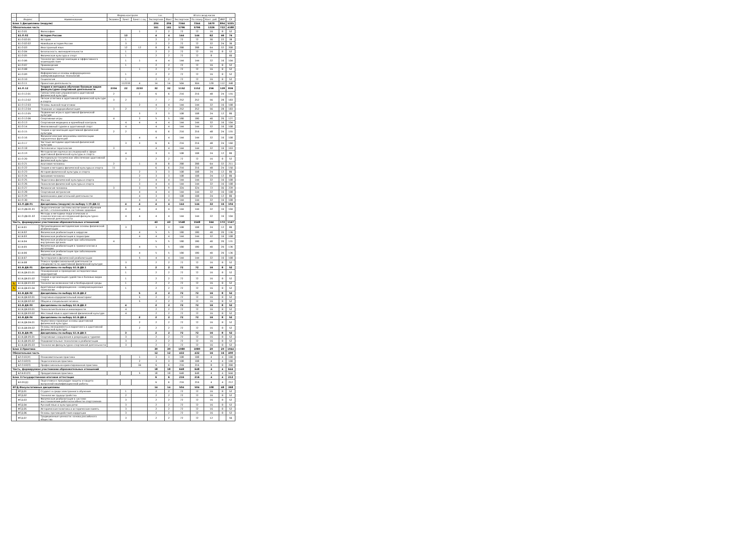| - | - | - | Форма контроля | | | з.е. | | Итого акад.часов | | | | |
| --- | --- | --- | --- | --- | --- | --- | --- | --- | --- | --- | --- | --- |
| - | Индекс | Наименование | Экзамен | Зачет | Зачет с оц. | Экспертное | Факт | Экспертное | По плану | Конт. раб. | ИКР | СР |
| Блок 1.Дисциплины (модули) | | | | | | 204 | 204 | 7344 | 7344 | 1670 | 894 | 5335 |
| Обязательная часть | | | | | | 161 | 161 | 5796 | 5796 | 1326 | 722 | 4188 |
| | Б1.О.01 | Философия | | | 1 | 2 | 2 | 72 | 72 | 16 | 8 | 52 |
| | Б1.О.02 | История России | | 13 | | 4 | 4 | 144 | 144 | 62 | 46 | 74 |
| | Б1.О.02.01 | История | | 1 | | 2 | 2 | 72 | 72 | 30 | 22 | 38 |
| | Б1.О.02.02 | Новейшая история России | | 3 | | 2 | 2 | 72 | 72 | 32 | 24 | 36 |
| | Б1.О.03 | Иностранный язык | | 12 | 12 | 8 | 8 | 288 | 288 | 64 | 32 | 208 |
| | Б1.О.04 | Безопасность жизнедеятельности | | 1 | | 2 | 2 | 72 | 72 | 16 | 8 | 52 |
| | Б1.О.05 | Физическая культура и спорт | | 1 | | 2 | 2 | 72 | 72 | 8 | | 60 |
| | Б1.О.06 | Технологии самоорганизации и эффективного взаимодействия | | 1 | 1 | 4 | 4 | 144 | 144 | 32 | 16 | 104 |
| | Б1.О.07 | Правоведение | | 1 | | 2 | 2 | 72 | 72 | 16 | 8 | 52 |
| | Б1.О.08 | Экономика | | | 1 | 2 | 2 | 72 | 72 | 16 | 8 | 52 |
| | Б1.О.09 | Информатика и основы информационно-коммуникационных технологий | | 1 | | 2 | 2 | 72 | 72 | 16 | 8 | 52 |
| | Б1.О.10 | Социология | | 1 | | 2 | 2 | 72 | 72 | 16 | 8 | 52 |
| | Б1.О.11 | Проектная деятельность | | 112233 | 4 | 14 | 14 | 504 | 504 | 128 | 112 | 348 |
| | Б1.О.12 | Теория и методика обучения базовым видам физкультурно-спортивной деятельности | 2334 | 22 | 2233 | 32 | 32 | 1152 | 1152 | 256 | 128 | 836 |
| | Б1.О.12.01 | Гимнастические упражнения в адаптивной физической культуре | 2 | | 2 | 6 | 6 | 216 | 216 | 48 | 24 | 155 |
| | Б1.О.12.02 | Легкая атлетика в адаптивной физической культуре и спорте | 3 | 2 | | 7 | 7 | 252 | 252 | 56 | 28 | 183 |
| | Б1.О.12.03 | Основы лыжной подготовки | | | 2 | 4 | 4 | 144 | 144 | 32 | 16 | 108 |
| | Б1.О.12.04 | Плавание и гидрореабилитация | 3 | 2 | | 7 | 7 | 252 | 252 | 56 | 28 | 183 |
| | Б1.О.12.05 | Подвижные игры в адаптивной физической культуре | | | 3 | 3 | 3 | 108 | 108 | 24 | 12 | 80 |
| | Б1.О.12.06 | Спортивные игры | 4 | | 3 | 5 | 5 | 180 | 180 | 40 | 20 | 127 |
| | Б1.О.13 | Спортивная медицина и врачебный контроль | | 4 | 4 | 4 | 4 | 144 | 144 | 32 | 16 | 104 |
| | Б1.О.14 | Инклюзивный туризм и адаптивный спорт | | 4 | | 4 | 4 | 144 | 144 | 32 | 16 | 108 |
| | Б1.О.15 | Теория и организация адаптивной физической культуры | 2 | 2 | | 6 | 6 | 216 | 216 | 48 | 24 | 155 |
| | Б1.О.16 | Физиологические механизмы компенсации нарушенных функций | | | 4 | 4 | 4 | 144 | 144 | 32 | 16 | 108 |
| | Б1.О.17 | Частные методики адаптивной физической культуры | | 3 | 3 | 6 | 6 | 216 | 216 | 48 | 24 | 160 |
| | Б1.О.18 | Патология и тератология | 3 | | | 4 | 4 | 144 | 144 | 32 | 16 | 103 |
| | Б1.О.19 | Методология научных исследований в сфере адаптивной физической культуры и спорта | | 4 | | 3 | 3 | 108 | 108 | 24 | 12 | 80 |
| | Б1.О.20 | Материально-техническое обеспечение адаптивной физической культуры | | 3 | | 2 | 2 | 72 | 72 | 16 | 8 | 52 |
| | Б1.О.21 | Анатомия человека | 2 | | 1 | 8 | 8 | 288 | 288 | 64 | 32 | 211 |
| | Б1.О.22 | Теория и методика физической культуры и спорта | 11 | | | 6 | 6 | 216 | 216 | 48 | 24 | 150 |
| | Б1.О.23 | История физической культуры и спорта | | | 2 | 3 | 3 | 108 | 108 | 24 | 12 | 80 |
| | Б1.О.24 | Биохимия человека | | | 2 | 3 | 3 | 108 | 108 | 24 | 12 | 80 |
| | Б1.О.25 | Педагогика физической культуры и спорта | | | 2 | 4 | 4 | 144 | 144 | 32 | 16 | 108 |
| | Б1.О.26 | Психология физической культуры и спорта | | | 3 | 4 | 4 | 144 | 144 | 32 | 16 | 108 |
| | Б1.О.27 | Физиология человека | 3 | | 3 | 9 | 9 | 324 | 324 | 72 | 36 | 239 |
| | Б1.О.28 | Спортивная метрология | | | 4 | 4 | 4 | 144 | 144 | 32 | 16 | 108 |
| | Б1.О.29 | Биомеханика двигательной деятельности | | | 4 | 3 | 3 | 108 | 108 | 24 | 12 | 80 |
| | Б1.О.30 | Массаж | | | 4 | 4 | 4 | 144 | 144 | 32 | 16 | 108 |
| | Б1.О.ДВ.01 | Дисциплины (модули) по выбору 1 (О.ДВ.1) | | 4 | 4 | 4 | 4 | 144 | 144 | 32 | 16 | 104 |
| | Б1.О.ДВ.01.01 | Педагогические системы воспитания и обучения детей с отклонениями в состоянии здоровья | | 4 | 4 | 4 | 4 | 144 | 144 | 32 | 16 | 104 |
| | Б1.О.ДВ.01.02 | Методы и методики педагогических и психологических исследований физкультурно-спортивной деятельности | | 4 | 4 | 4 | 4 | 144 | 144 | 32 | 16 | 104 |
| Часть, формируемая участниками образовательных отношений | | | | | | 43 | 43 | 1548 | 1548 | 344 | 172 | 1147 |
| | Б1.В.01 | Организационно-методические основы физической реабилитации | | 3 | | 3 | 3 | 108 | 108 | 24 | 12 | 80 |
| | Б1.В.02 | Физическая реабилитация в хирургии | | | 4 | 5 | 5 | 180 | 180 | 40 | 20 | 136 |
| | Б1.В.03 | Физическая реабилитация в педиатрии | | | 4 | 4 | 4 | 144 | 144 | 32 | 16 | 108 |
| | Б1.В.04 | Физическая реабилитация при заболеваниях внутренних органов | 4 | | | 5 | 5 | 180 | 180 | 40 | 20 | 131 |
| | Б1.В.05 | Физическая реабилитация в травматологии и ортопедии | | | 4 | 5 | 5 | 180 | 180 | 40 | 20 | 136 |
| | Б1.В.06 | Физическая реабилитация при заболеваниях нервной системы | | | 4 | 5 | 5 | 180 | 180 | 40 | 20 | 136 |
| | Б1.В.07 | Эрготерапия в физической реабилитации | | | 5 | 4 | 4 | 144 | 144 | 32 | 16 | 108 |
| | Б1.В.08 | Этика в профессиональной деятельности специалиста по адаптивной физической культуре | | 3 | | 2 | 2 | 72 | 72 | 16 | 8 | 52 |
| | Б1.В.ДВ.01 | Дисциплины по выбору Б1.В.ДВ.1 | | 1 | | 2 | 2 | 72 | 72 | 16 | 8 | 52 |
| | Б1.В.ДВ.01.01 | Планирование и проведение антидопинговых мероприятий | | 1 | | 2 | 2 | 72 | 72 | 16 | 8 | 52 |
| | Б1.В.ДВ.01.02 | Теория и организация судейства в базовых видах спорта | | 1 | | 2 | 2 | 72 | 72 | 16 | 8 | 52 |
| ♿ | Б1.В.ДВ.01.03 | Технологии возможностей и безбарьерной среды | | 1 | | 2 | 2 | 72 | 72 | 16 | 8 | 52 |
| ♿ | Б1.В.ДВ.01.04 | Адаптивные информационно - коммуникационные технологии | | 1 | | 2 | 2 | 72 | 72 | 16 | 8 | 52 |
| | Б1.В.ДВ.02 | Дисциплины по выбору Б1.В.ДВ.2 | | | 5 | 2 | 2 | 72 | 72 | 16 | 8 | 52 |
| | Б1.В.ДВ.02.01 | Спортивно-оздоровительный мониторинг | | | 5 | 2 | 2 | 72 | 72 | 16 | 8 | 52 |
| | Б1.В.ДВ.02.02 | Общая и специальная гигиена | | | 5 | 2 | 2 | 72 | 72 | 16 | 8 | 52 |
| | Б1.В.ДВ.03 | Дисциплины по выбору Б1.В.ДВ.3 | | 4 | | 2 | 2 | 72 | 72 | 16 | 8 | 52 |
| | Б1.В.ДВ.03.01 | Психология болезни и инвалидности | | 4 | | 2 | 2 | 72 | 72 | 16 | 8 | 52 |
| | Б1.В.ДВ.03.02 | Жестовый язык в адаптивной физической культуре | | 4 | | 2 | 2 | 72 | 72 | 16 | 8 | 52 |
| | Б1.В.ДВ.04 | Дисциплины по выбору Б1.В.ДВ.4 | | | 2 | 2 | 2 | 72 | 72 | 16 | 8 | 52 |
| | Б1.В.ДВ.04.01 | Нормативно-правовые основы адаптивной физической культуры | | | 2 | 2 | 2 | 72 | 72 | 16 | 8 | 52 |
| | Б1.В.ДВ.04.02 | Основы менеджмента и маркетинга в адаптивной физической культуре | | | 2 | 2 | 2 | 72 | 72 | 16 | 8 | 52 |
| | Б1.В.ДВ.05 | Дисциплины по выбору Б1.В.ДВ.5 | | 3 | | 2 | 2 | 72 | 72 | 16 | 8 | 52 |
| | Б1.В.ДВ.05.01 | Спортивные сооружения в рекреации и туризме | | 3 | | 2 | 2 | 72 | 72 | 16 | 8 | 52 |
| | Б1.В.ДВ.05.02 | Оздоровительные технологии в реабилитации | | 3 | | 2 | 2 | 72 | 72 | 16 | 8 | 52 |
| | Б1.В.ДВ.05.03 | Технологии физкультурно-спортивной деятельности | | 3 | | 2 | 2 | 72 | 72 | 16 | 8 | 52 |
| Блок 2.Практика | | | | | | 30 | 30 | 1080 | 1080 | 20 | 20 | 1044 |
| Обязательная часть | | | | | | 12 | 12 | 432 | 432 | 16 | 16 | 400 |
| | Б2.О.01(У) | Ознакомительная практика | | | 1 | 3 | 3 | 108 | 108 | 4 | 4 | 100 |
| | Б2.О.02(П) | Педагогическая практика | | | 2 | 3 | 3 | 108 | 108 | 4 | 4 | 100 |
| | Б2.О.03(П) | Профессионально-ориентированная практика | | | 34 | 6 | 6 | 216 | 216 | 8 | 8 | 200 |
| Часть, формируемая участниками образовательных отношений | | | | | | 18 | 18 | 648 | 648 | 4 | 4 | 644 |
| | Б2.В.01(П) | Преддипломная практика | | | 5 | 18 | 18 | 648 | 648 | 4 | 4 | 644 |
| Блок 3.Государственная итоговая аттестация | | | | | | 6 | 6 | 216 | 216 | 4 | 4 | 212 |
| | Б3.01(Д) | Подготовка к процедуре защиты и защита выпускной квалификационной работы | | | | 6 | 6 | 216 | 216 | 4 | 4 | 212 |
| ФТД.Факультативные дисциплины | | | | | | 14 | 14 | 504 | 504 | 108 | 48 | 368 |
| | ФТД.01 | Студент в среде электронного обучения | | 1 | | 2 | 2 | 72 | 72 | 16 | 8 | 52 |
| | ФТД.02 | Технологии трудоустройства | | 2 | | 2 | 2 | 72 | 72 | 16 | 8 | 52 |
| | ФТД.03 | Физическая реабилитация в системе восстановления работоспособности спортсменов | | 3 | | 2 | 2 | 72 | 72 | 16 | 8 | 52 |
| | ФТД.04 | Русский язык и культура речи | | 3 | | 2 | 2 | 72 | 72 | 16 | 8 | 52 |
| | ФТД.05 | Историческая политика и историческая память | | 3 | | 2 | 2 | 72 | 72 | 16 | 8 | 52 |
| | ФТД.06 | Основы противодействия коррупции | | 3 | | 2 | 2 | 72 | 72 | 16 | 8 | 52 |
| | ФТД.07 | Традиционные ценности: основа российского общества | | 3 | | 2 | 2 | 72 | 72 | 12 | | 56 |